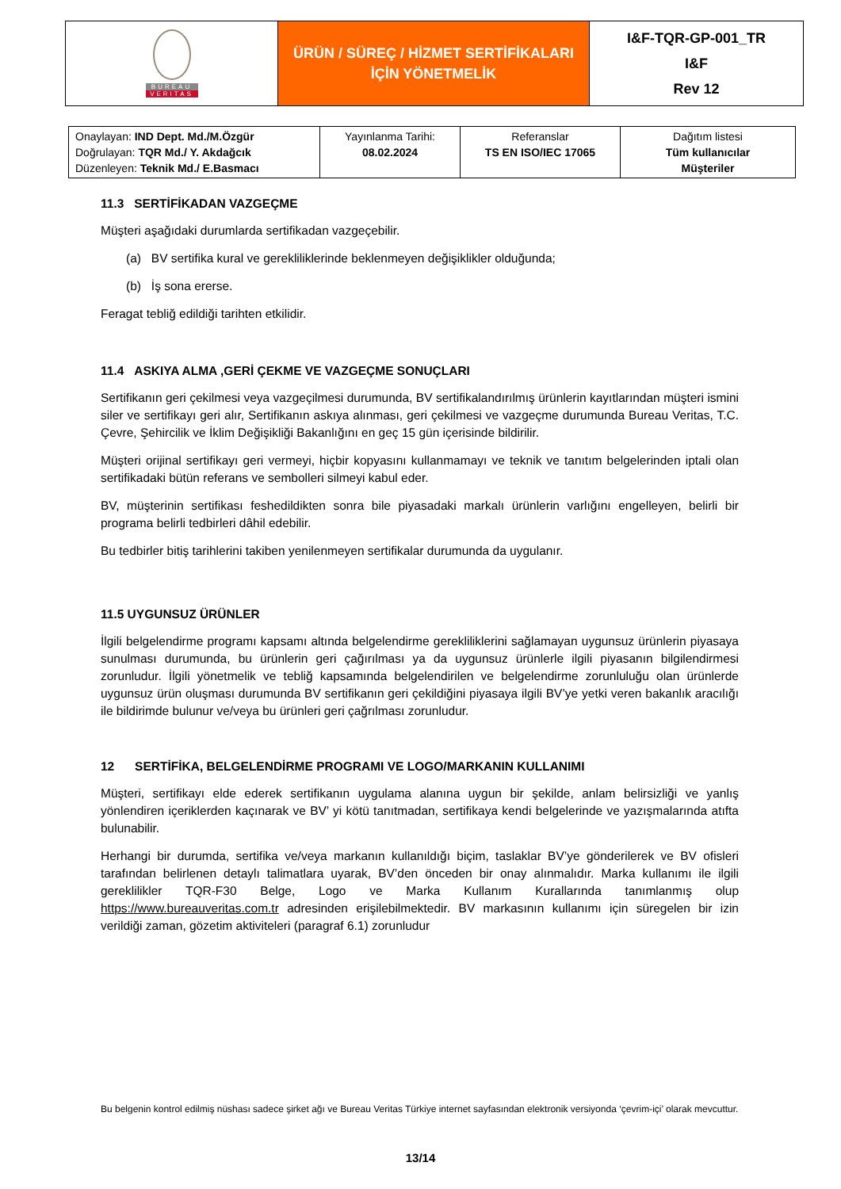| BUREAU VERITAS | ÜRÜN / SÜREÇ / HİZMET SERTİFİKALARI İÇİN YÖNETMELİK | I&F-TQR-GP-001_TR I&F Rev 12 |
| Onaylayan: IND Dept. Md./M.Özgür Doğrulayan: TQR Md./ Y. Akdağcık Düzenleyen: Teknik Md./ E.Basmacı | Yayınlanma Tarihi: 08.02.2024 | Referanslar TS EN ISO/IEC 17065 | Dağıtım listesi Tüm kullanıcılar Müşteriler |
11.3 SERTİFİKADAN VAZGEÇME
Müşteri aşağıdaki durumlarda sertifikadan vazgeçebilir.
(a) BV sertifika kural ve gerekliliklerinde beklenmeyen değişiklikler olduğunda;
(b) İş sona ererse.
Feragat tebliğ edildiği tarihten etkilidir.
11.4 ASKIYA ALMA ,GERİ ÇEKME VE VAZGEÇME SONUÇLARI
Sertifikanın geri çekilmesi veya vazgeçilmesi durumunda, BV sertifikalandırılmış ürünlerin kayıtlarından müşteri ismini siler ve sertifikayı geri alır, Sertifikanın askıya alınması, geri çekilmesi ve vazgeçme durumunda Bureau Veritas, T.C. Çevre, Şehircilik ve İklim Değişikliği Bakanlığını en geç 15 gün içerisinde bildirilir.
Müşteri orijinal sertifikayı geri vermeyi, hiçbir kopyasını kullanmamayı ve teknik ve tanıtım belgelerinden iptali olan sertifikadaki bütün referans ve sembolleri silmeyi kabul eder.
BV, müşterinin sertifikası feshedildikten sonra bile piyasadaki markalı ürünlerin varlığını engelleyen, belirli bir programa belirli tedbirleri dâhil edebilir.
Bu tedbirler bitiş tarihlerini takiben yenilenmeyen sertifikalar durumunda da uygulanır.
11.5 UYGUNSUZ ÜRÜNLER
İlgili belgelendirme programı kapsamı altında belgelendirme gerekliliklerini sağlamayan uygunsuz ürünlerin piyasaya sunulması durumunda, bu ürünlerin geri çağırılması ya da uygunsuz ürünlerle ilgili piyasanın bilgilendirmesi zorunludur. İlgili yönetmelik ve tebliğ kapsamında belgelendirilen ve belgelendirme zorunluluğu olan ürünlerde uygunsuz ürün oluşması durumunda BV sertifikanın geri çekildiğini piyasaya ilgili BV’ye yetki veren bakanlık aracılığı ile bildirimde bulunur ve/veya bu ürünleri geri çağrılması zorunludur.
12 SERTİFİKA, BELGELENDİRME PROGRAMI VE LOGO/MARKANIN KULLANIMI
Müşteri, sertifikayı elde ederek sertifikanın uygulama alanına uygun bir şekilde, anlam belirsizliği ve yanlış yönlendiren içeriklerden kaçınarak ve BV’ yi kötü tanıtmadan, sertifikaya kendi belgelerinde ve yazışmalarında atıfta bulunabilir.
Herhangi bir durumda, sertifika ve/veya markanın kullanıldığı biçim, taslaklar BV’ye gönderilerek ve BV ofisleri tarafından belirlenen detaylı talimatlara uyarak, BV’den önceden bir onay alınmalıdır. Marka kullanımı ile ilgili gereklilikler TQR-F30 Belge, Logo ve Marka Kullanım Kurallarında tanımlanmış olup https://www.bureauveritas.com.tr adresinden erişilebilmektedir. BV markasının kullanımı için süregelen bir izin verildiği zaman, gözetim aktiviteleri (paragraf 6.1) zorunludur
Bu belgenin kontrol edilmiş nüshası sadece şirket ağı ve Bureau Veritas Türkiye internet sayfasından elektronik versiyonda ‘çevrim-içi’ olarak mevcuttur.
13/14